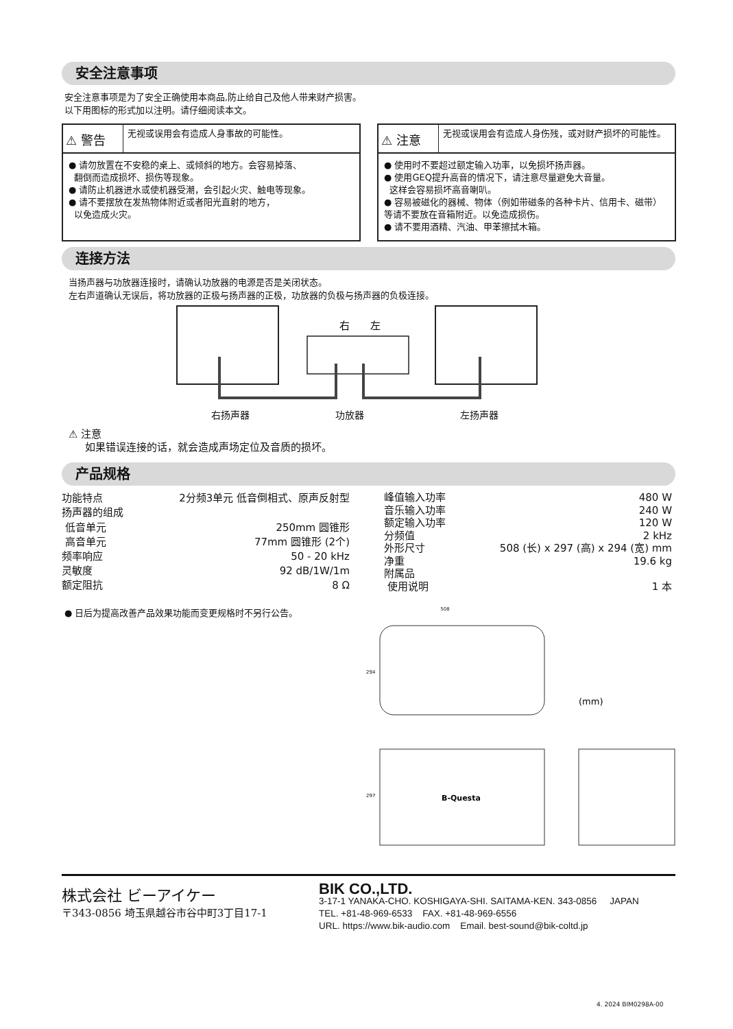安全注意事项
安全注意事项是为了安全正确使用本商品,防止给自己及他人带来财产损害。
以下用图标的形式加以注明。请仔细阅读本文。
⚠ 警告
无视或误用会有造成人身事故的可能性。
● 请勿放置在不安稳的桌上、或倾斜的地方。会容易掉落、
翻倒而造成损坏、损伤等现象。
● 请防止机器进水或使机器受潮，会引起火灾、触电等现象。
● 请不要摆放在发热物体附近或者阳光直射的地方，
以免造成火灾。
⚠ 注意
无视或误用会有造成人身伤残，或对财产损坏的可能性。
● 使用时不要超过额定输入功率，以免损坏扬声器。
● 使用GEQ提升高音的情况下，请注意尽量避免大音量。
这样会容易损坏高音喇叭。
● 容易被磁化的器械、物体（例如带磁条的各种卡片、信用卡、磁带）等请不要放在音箱附近。以免造成损伤。
● 请不要用酒精、汽油、甲苯擦拭木箱。
连接方法
当扬声器与功放器连接时，请确认功放器的电源是否是关闭状态。
左右声道确认无误后，将功放器的正极与扬声器的正极，功放器的负极与扬声器的负极连接。
右
左
右扬声器 功放器 左扬声器
⚠ 注意
如果错误连接的话，就会造成声场定位及音质的损坏。
产品规格
| 功能特点 | 2分频3单元 低音倒相式、原声反射型 |
| 扬声器的组成 | |
| 低音单元 | 250mm 圆锥形 |
| 高音单元 | 77mm 圆锥形 (2个) |
| 频率响应 | 50 - 20 kHz |
| 灵敏度 | 92 dB/1W/1m |
| 额定阻抗 | 8 Ω |
| 峰值输入功率 | 480 W |
| 音乐输入功率 | 240 W |
| 额定输入功率 | 120 W |
| 分频值 | 2 kHz |
| 外形尺寸 | 508 (长) x 297 (高) x 294 (宽) mm |
| 净重 | 19.6 kg |
| 附属品 | |
| 使用说明 | 1 本 |
● 日后为提高改善产品效果功能而变更规格时不另行公告。
508
294
(mm)
297
B-Questa
株式会社 ビーアイケー
〒343-0856 埼玉県越谷市谷中町3丁目17-1
BIK CO.,LTD.
3-17-1 YANAKA-CHO. KOSHIGAYA-SHI. SAITAMA-KEN. 343-0856 JAPAN
TEL. +81-48-969-6533 FAX. +81-48-969-6556
URL. https://www.bik-audio.com Email. best-sound@bik-coltd.jp
4. 2024 BIM0298A-00